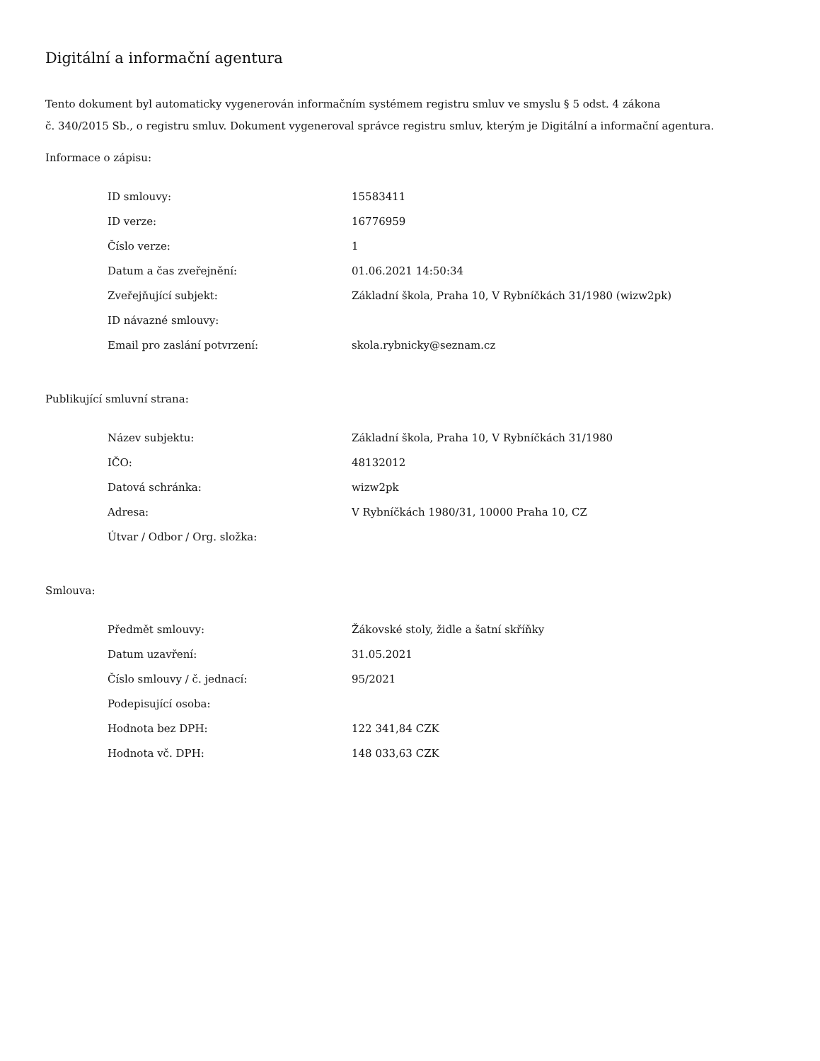Digitální a informační agentura
Tento dokument byl automaticky vygenerován informačním systémem registru smluv ve smyslu § 5 odst. 4 zákona
č. 340/2015 Sb., o registru smluv. Dokument vygeneroval správce registru smluv, kterým je Digitální a informační agentura.
Informace o zápisu:
| ID smlouvy: | 15583411 |
| ID verze: | 16776959 |
| Číslo verze: | 1 |
| Datum a čas zveřejnění: | 01.06.2021 14:50:34 |
| Zveřejňující subjekt: | Základní škola, Praha 10, V Rybníčkách 31/1980 (wizw2pk) |
| ID návazné smlouvy: | |
| Email pro zaslání potvrzení: | skola.rybnicky@seznam.cz |
Publikující smluvní strana:
| Název subjektu: | Základní škola, Praha 10, V Rybníčkách 31/1980 |
| IČO: | 48132012 |
| Datová schránka: | wizw2pk |
| Adresa: | V Rybníčkách 1980/31, 10000 Praha 10, CZ |
| Útvar / Odbor / Org. složka: | |
Smlouva:
| Předmět smlouvy: | Žákovské stoly, židle a šatní skříňky |
| Datum uzavření: | 31.05.2021 |
| Číslo smlouvy / č. jednací: | 95/2021 |
| Podepisující osoba: | |
| Hodnota bez DPH: | 122 341,84 CZK |
| Hodnota vč. DPH: | 148 033,63 CZK |